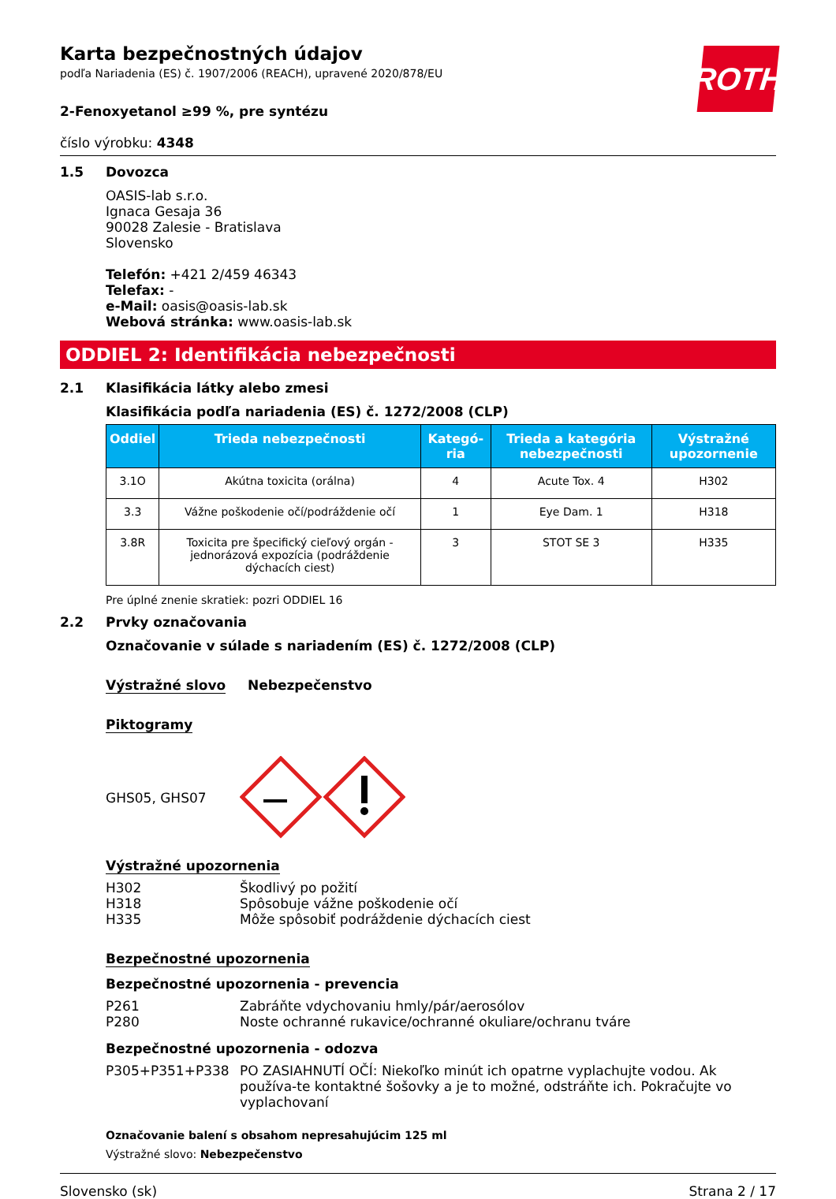ROTH
Karta bezpečnostných údajov
podľa Nariadenia (ES) č. 1907/2006 (REACH), upravené 2020/878/EU
2-Fenoxyetanol ≥99 %, pre syntézu
číslo výrobku: 4348
1.5 Dovozca
OASIS-lab s.r.o.
Ignaca Gesaja 36
90028 Zalesie - Bratislava
Slovensko
Telefón: +421 2/459 46343
Telefax: -
e-Mail: oasis@oasis-lab.sk
Webová stránka: www.oasis-lab.sk
ODDIEL 2: Identifikácia nebezpečnosti
2.1 Klasifikácia látky alebo zmesi
Klasifikácia podľa nariadenia (ES) č. 1272/2008 (CLP)
| Oddiel | Trieda nebezpečnosti | Kategó-ria | Trieda a kategória nebezpečnosti | Výstražné upozornenie |
| --- | --- | --- | --- | --- |
| 3.1O | Akútna toxicita (orálna) | 4 | Acute Tox. 4 | H302 |
| 3.3 | Vážne poškodenie očí/podráždenie očí | 1 | Eye Dam. 1 | H318 |
| 3.8R | Toxicita pre špecifický cieľový orgán - jednorázová expozícia (podráždenie dýchacích ciest) | 3 | STOT SE 3 | H335 |
Pre úplné znenie skratiek: pozri ODDIEL 16
2.2 Prvky označovania
Označovanie v súlade s nariadením (ES) č. 1272/2008 (CLP)
Výstražné slovo Nebezpečenstvo
Piktogramy
GHS05, GHS07
Výstražné upozornenia
H302 Škodlivý po požití
H318 Spôsobuje vážne poškodenie očí
H335 Môže spôsobiť podráždenie dýchacích ciest
Bezpečnostné upozornenia
Bezpečnostné upozornenia - prevencia
P261 Zabráňte vdychovaniu hmly/pár/aerosólov
P280 Noste ochranné rukavice/ochranné okuliare/ochranu tváre
Bezpečnostné upozornenia - odozva
P305+P351+P338 PO ZASIAHNUTÍ OČÍ: Niekoľko minút ich opatrne vyplachujte vodou. Ak používa-te kontaktné šošovky a je to možné, odstráňte ich. Pokračujte vo vyplachovaní
Označovanie balení s obsahom nepresahujúcim 125 ml
Výstražné slovo: Nebezpečenstvo
Slovensko (sk) Strana 2 / 17